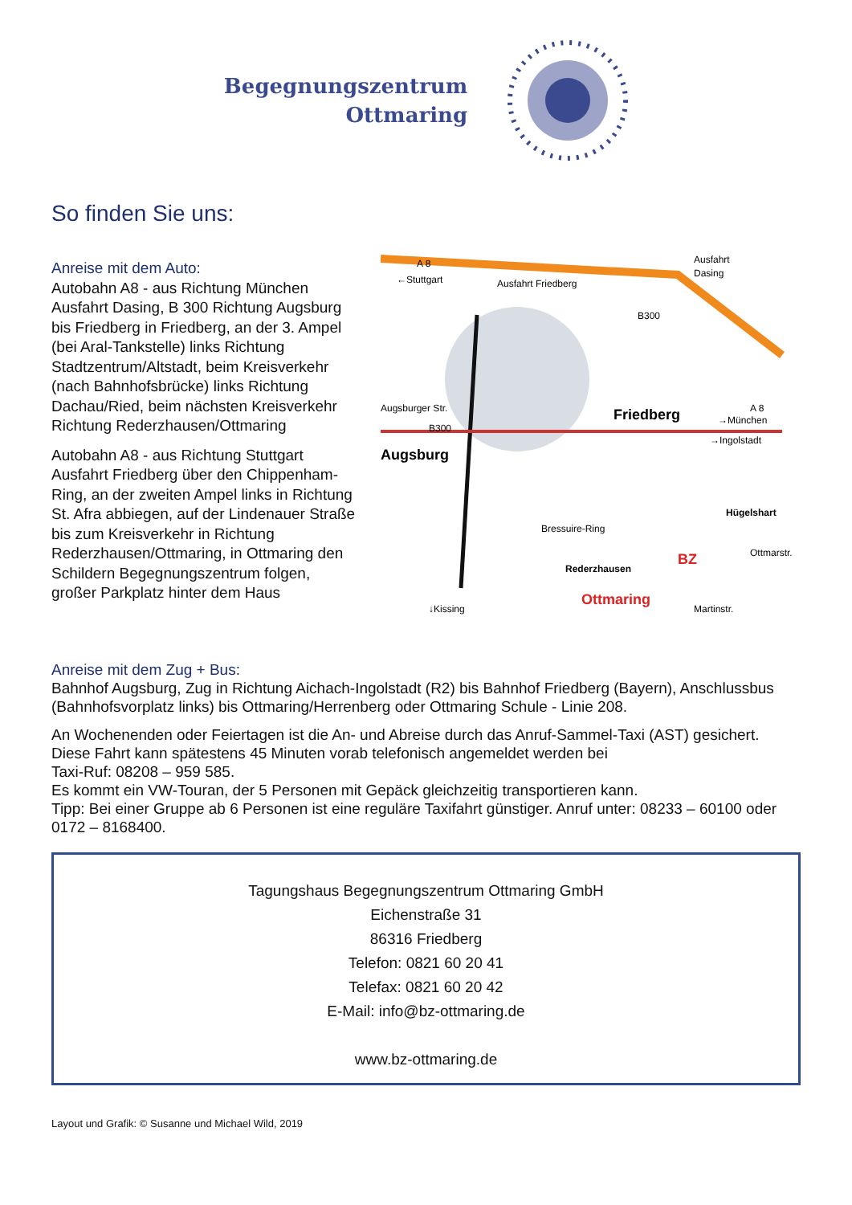Begegnungszentrum
Ottmaring
So finden Sie uns:
Anreise mit dem Auto:
Autobahn A8 - aus Richtung München Ausfahrt Dasing, B 300 Richtung Augsburg bis Friedberg in Friedberg, an der 3. Ampel (bei Aral-Tankstelle) links Richtung Stadtzentrum/Altstadt, beim Kreisverkehr (nach Bahnhofsbrücke) links Richtung Dachau/Ried, beim nächsten Kreisverkehr Richtung Rederzhausen/Ottmaring
Autobahn A8 - aus Richtung Stuttgart Ausfahrt Friedberg über den Chippenham-Ring, an der zweiten Ampel links in Richtung St. Afra abbiegen, auf der Lindenauer Straße bis zum Kreisverkehr in Richtung Rederzhausen/Ottmaring, in Ottmaring den Schildern Begegnungszentrum folgen, großer Parkplatz hinter dem Haus
A 8
←Stuttgart
Ausfahrt Friedberg
Ausfahrt
Dasing
A 8
→München
Friedberg
Augsburg
Hügelshart
Rederzhausen
Ottmaring
BZ
Bressuire-Ring
↓Kissing
→Ingolstadt
Augsburger Str.
B300
B300
Martinstr.
Ottmarstr.
Anreise mit dem Zug + Bus:
Bahnhof Augsburg, Zug in Richtung Aichach-Ingolstadt (R2) bis Bahnhof Friedberg (Bayern), Anschlussbus (Bahnhofsvorplatz links) bis Ottmaring/Herrenberg oder Ottmaring Schule - Linie 208.
An Wochenenden oder Feiertagen ist die An- und Abreise durch das Anruf-Sammel-Taxi (AST) gesichert.
Diese Fahrt kann spätestens 45 Minuten vorab telefonisch angemeldet werden bei
Taxi-Ruf: 08208 – 959 585.
Es kommt ein VW-Touran, der 5 Personen mit Gepäck gleichzeitig transportieren kann.
Tipp: Bei einer Gruppe ab 6 Personen ist eine reguläre Taxifahrt günstiger. Anruf unter: 08233 – 60100 oder 0172 – 8168400.
Tagungshaus Begegnungszentrum Ottmaring GmbH
Eichenstraße 31
86316 Friedberg
Telefon: 0821 60 20 41
Telefax: 0821 60 20 42
E-Mail: info@bz-ottmaring.de
www.bz-ottmaring.de
Layout und Grafik: © Susanne und Michael Wild, 2019